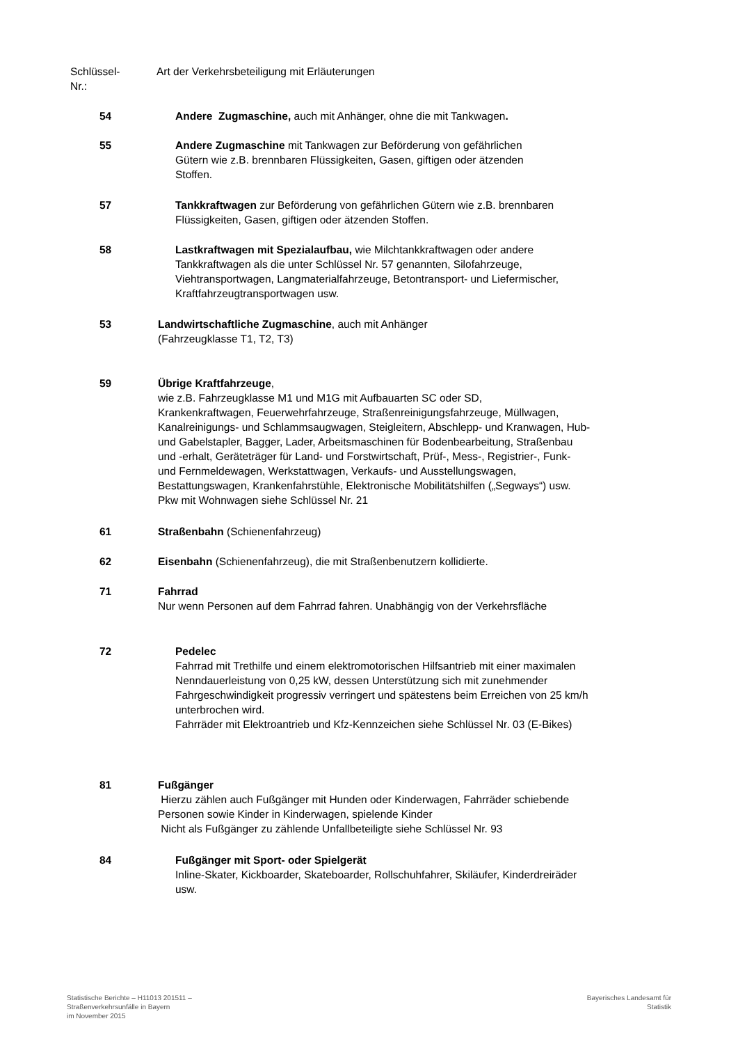Schlüssel-
Nr.:
Art der Verkehrsbeteiligung mit Erläuterungen
54 Andere Zugmaschine, auch mit Anhänger, ohne die mit Tankwagen.
55 Andere Zugmaschine mit Tankwagen zur Beförderung von gefährlichen
Gütern wie z.B. brennbaren Flüssigkeiten, Gasen, giftigen oder ätzenden
Stoffen.
57 Tankkraftwagen zur Beförderung von gefährlichen Gütern wie z.B. brennbaren
Flüssigkeiten, Gasen, giftigen oder ätzenden Stoffen.
58 Lastkraftwagen mit Spezialaufbau, wie Milchtankkraftwagen oder andere
Tankkraftwagen als die unter Schlüssel Nr. 57 genannten, Silofahrzeuge,
Viehtransportwagen, Langmaterialfahrzeuge, Betontransport- und Liefermischer,
Kraftfahrzeugtransportwagen usw.
53 Landwirtschaftliche Zugmaschine, auch mit Anhänger
(Fahrzeugklasse T1, T2, T3)
59 Übrige Kraftfahrzeuge,
wie z.B. Fahrzeugklasse M1 und M1G mit Aufbauarten SC oder SD,
Krankenkraftwagen, Feuerwehrfahrzeuge, Straßenreinigungsfahrzeuge, Müllwagen,
Kanalreinigungs- und Schlammsaugwagen, Steigleitern, Abschlepp- und Kranwagen, Hub-
und Gabelstapler, Bagger, Lader, Arbeitsmaschinen für Bodenbearbeitung, Straßenbau
und -erhalt, Geräteträger für Land- und Forstwirtschaft, Prüf-, Mess-, Registrier-, Funk-
und Fernmeldewagen, Werkstattwagen, Verkaufs- und Ausstellungswagen,
Bestattungswagen, Krankenfahrstühle, Elektronische Mobilitätshilfen („Segways“) usw.
Pkw mit Wohnwagen siehe Schlüssel Nr. 21
61 Straßenbahn (Schienenfahrzeug)
62 Eisenbahn (Schienenfahrzeug), die mit Straßenbenutzern kollidierte.
71 Fahrrad
Nur wenn Personen auf dem Fahrrad fahren. Unabhängig von der Verkehrsfläche
72 Pedelec
Fahrrad mit Trethilfe und einem elektromotorischen Hilfsantrieb mit einer maximalen
Nenndauerleistung von 0,25 kW, dessen Unterstützung sich mit zunehmender
Fahrgeschwindigkeit progressiv verringert und spätestens beim Erreichen von 25 km/h
unterbrochen wird.
Fahrräder mit Elektroantrieb und Kfz-Kennzeichen siehe Schlüssel Nr. 03 (E-Bikes)
81 Fußgänger
Hierzu zählen auch Fußgänger mit Hunden oder Kinderwagen, Fahrräder schiebende
Personen sowie Kinder in Kinderwagen, spielende Kinder
Nicht als Fußgänger zu zählende Unfallbeteiligte siehe Schlüssel Nr. 93
84 Fußgänger mit Sport- oder Spielgerät
Inline-Skater, Kickboarder, Skateboarder, Rollschuhfahrer, Skiläufer, Kinderdreiräder
usw.
Statistische Berichte – H11013 201511 –
Straßenverkehrsunfälle in Bayern
im November 2015
Bayerisches Landesamt für
Statistik